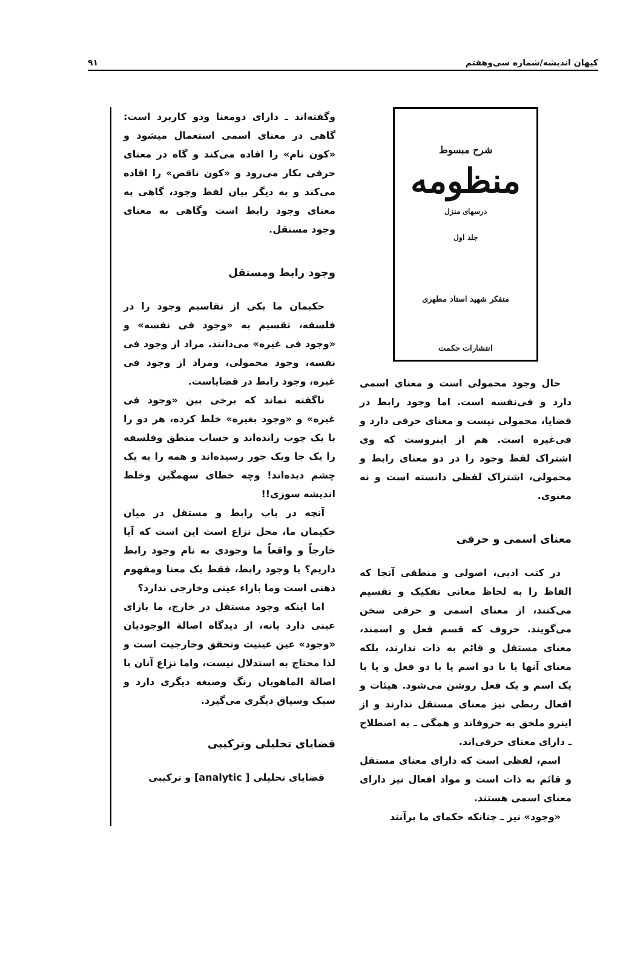کیهان اندیشه/شماره سی‌وهفتم ۹۱
شرح مبسوط
منظومه
درسهای منزل
جلد اول
متفکر شهید استاد مطهری
انتشارات حکمت
حال وجود محمولی است و معنای اسمی دارد و فی‌نفسه است. اما وجود رابط در قضایا، محمولی نیست و معنای حرفی دارد و فی‌غیره است. هم از اینروست که وی اشتراک لفظ وجود را در دو معنای رابط و محمولی، اشتراک لفظی دانسته است و نه معنوی.
معنای اسمی و حرفی
در کتب ادبی، اصولی و منطقی آنجا که الفاظ را به لحاظ معانی تفکیک و تقسیم می‌کنند، از معنای اسمی و حرفی سخن می‌گویند. حروف که قسم فعل و اسمند، معنای مستقل و قائم به ذات ندارند، بلکه معنای آنها یا با دو اسم یا با دو فعل و یا با یک اسم و یک فعل روشن می‌شود. هیئات و افعال ربطی نیز معنای مستقل ندارند و از اینرو ملحق به حروفاند و همگی ـ به اصطلاح ـ دارای معنای حرفی‌اند.
اسم، لفظی است که دارای معنای مستقل و قائم به ذات است و مواد افعال نیز دارای معنای اسمی هستند.
«وجود» نیز ـ چنانکه حکمای ما برآنند
وگفته‌اند ـ دارای دومعنا ودو کاربرد است: گاهی در معنای اسمی استعمال میشود و «کون تام» را افاده می‌کند و گاه در معنای حرفی بکار می‌رود و «کون ناقص» را افاده می‌کند و به دیگر بیان لفظ وجود، گاهی به معنای وجود رابط است وگاهی به معنای وجود مستقل.
وجود رابط ومستقل
حکیمان ما یکی از تقاسیم وجود را در فلسفه، تقسیم به «وجود فی نفسه» و «وجود فی غیره» می‌دانند. مراد از وجود فی نفسه، وجود محمولی، ومراد از وجود فی غیره، وجود رابط در قضایاست.
ناگفته نماند که برخی بین «وجود فی غیره» و «وجود بغیره» خلط کرده، هر دو را با یک چوب رانده‌اند و حساب منطق وفلسفه را یک جا ویک جور رسیده‌اند و همه را به یک چشم دیده‌اند! وچه خطای سهمگین وخلط اندیشه سوزی!!
آنچه در باب رابط و مستقل در میان حکیمان ما، محل نزاع است این است که آیا خارجاً و واقعاً ما وجودی به نام وجود رابط داریم؟ یا وجود رابط، فقط یک معنا ومفهوم ذهنی است وما بازاء عینی وخارجی ندارد؟
اما اینکه وجود مستقل در خارج، ما بازای عینی دارد یانه، از دیدگاه اصالة الوجودیان «وجود» عین عینیت وتحقق وخارجیت است و لذا محتاج به استدلال نیست، واما نزاع آنان با اصالة الماهویان رنگ وصبغه دیگری دارد و سبک وسیاق دیگری می‌گیرد.
قضایای تحلیلی وترکیبی
قضایای تحلیلی [ analytic] و ترکیبی